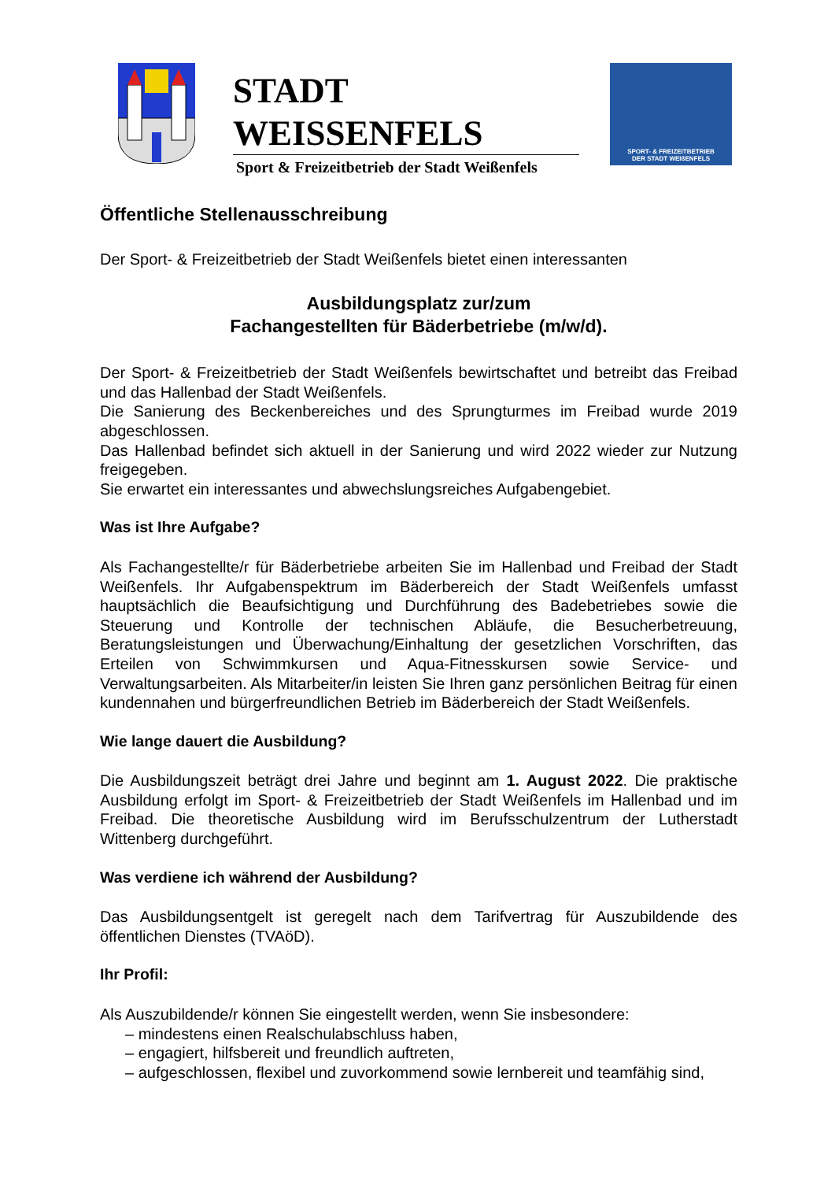STADT
WEISSENFELS
Sport & Freizeitbetrieb der Stadt Weißenfels
SPORT- & FREIZEITBETRIEB
DER STADT WEIßENFELS
Öffentliche Stellenausschreibung
Der Sport- & Freizeitbetrieb der Stadt Weißenfels bietet einen interessanten
Ausbildungsplatz zur/zum
Fachangestellten für Bäderbetriebe (m/w/d).
Der Sport- & Freizeitbetrieb der Stadt Weißenfels bewirtschaftet und betreibt das Freibad und das Hallenbad der Stadt Weißenfels.
Die Sanierung des Beckenbereiches und des Sprungturmes im Freibad wurde 2019 abgeschlossen.
Das Hallenbad befindet sich aktuell in der Sanierung und wird 2022 wieder zur Nutzung freigegeben.
Sie erwartet ein interessantes und abwechslungsreiches Aufgabengebiet.
Was ist Ihre Aufgabe?
Als Fachangestellte/r für Bäderbetriebe arbeiten Sie im Hallenbad und Freibad der Stadt Weißenfels. Ihr Aufgabenspektrum im Bäderbereich der Stadt Weißenfels umfasst hauptsächlich die Beaufsichtigung und Durchführung des Badebetriebes sowie die Steuerung und Kontrolle der technischen Abläufe, die Besucherbetreuung, Beratungsleistungen und Überwachung/Einhaltung der gesetzlichen Vorschriften, das Erteilen von Schwimmkursen und Aqua-Fitnesskursen sowie Service- und Verwaltungsarbeiten. Als Mitarbeiter/in leisten Sie Ihren ganz persönlichen Beitrag für einen kundennahen und bürgerfreundlichen Betrieb im Bäderbereich der Stadt Weißenfels.
Wie lange dauert die Ausbildung?
Die Ausbildungszeit beträgt drei Jahre und beginnt am 1. August 2022. Die praktische Ausbildung erfolgt im Sport- & Freizeitbetrieb der Stadt Weißenfels im Hallenbad und im Freibad. Die theoretische Ausbildung wird im Berufsschulzentrum der Lutherstadt Wittenberg durchgeführt.
Was verdiene ich während der Ausbildung?
Das Ausbildungsentgelt ist geregelt nach dem Tarifvertrag für Auszubildende des öffentlichen Dienstes (TVAöD).
Ihr Profil:
Als Auszubildende/r können Sie eingestellt werden, wenn Sie insbesondere:
– mindestens einen Realschulabschluss haben,
– engagiert, hilfsbereit und freundlich auftreten,
– aufgeschlossen, flexibel und zuvorkommend sowie lernbereit und teamfähig sind,